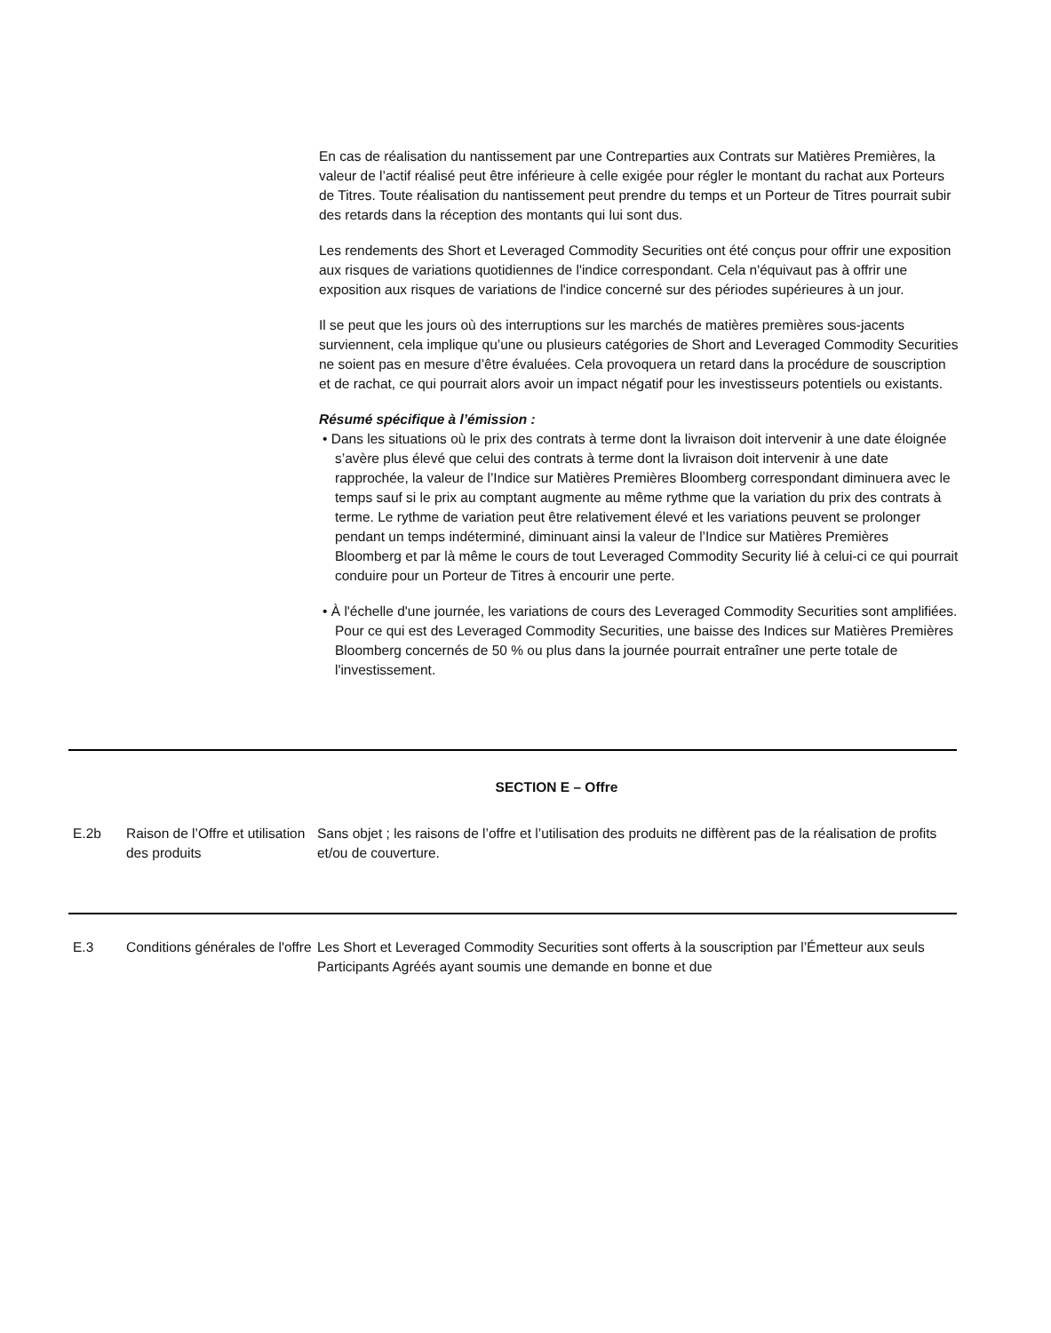En cas de réalisation du nantissement par une Contreparties aux Contrats sur Matières Premières, la valeur de l’actif réalisé peut être inférieure à celle exigée pour régler le montant du rachat aux Porteurs de Titres. Toute réalisation du nantissement peut prendre du temps et un Porteur de Titres pourrait subir des retards dans la réception des montants qui lui sont dus.
Les rendements des Short et Leveraged Commodity Securities ont été conçus pour offrir une exposition aux risques de variations quotidiennes de l'indice correspondant. Cela n'équivaut pas à offrir une exposition aux risques de variations de l'indice concerné sur des périodes supérieures à un jour.
Il se peut que les jours où des interruptions sur les marchés de matières premières sous-jacents surviennent, cela implique qu’une ou plusieurs catégories de Short and Leveraged Commodity Securities ne soient pas en mesure d’être évaluées. Cela provoquera un retard dans la procédure de souscription et de rachat, ce qui pourrait alors avoir un impact négatif pour les investisseurs potentiels ou existants.
Résumé spécifique à l’émission :
• Dans les situations où le prix des contrats à terme dont la livraison doit intervenir à une date éloignée s’avère plus élevé que celui des contrats à terme dont la livraison doit intervenir à une date rapprochée, la valeur de l’Indice sur Matières Premières Bloomberg correspondant diminuera avec le temps sauf si le prix au comptant augmente au même rythme que la variation du prix des contrats à terme. Le rythme de variation peut être relativement élevé et les variations peuvent se prolonger pendant un temps indéterminé, diminuant ainsi la valeur de l’Indice sur Matières Premières Bloomberg et par là même le cours de tout Leveraged Commodity Security lié à celui-ci ce qui pourrait conduire pour un Porteur de Titres à encourir une perte.
• À l'échelle d'une journée, les variations de cours des Leveraged Commodity Securities sont amplifiées. Pour ce qui est des Leveraged Commodity Securities, une baisse des Indices sur Matières Premières Bloomberg concernés de 50 % ou plus dans la journée pourrait entraîner une perte totale de l'investissement.
SECTION E – Offre
E.2b Raison de l’Offre et utilisation des produits
Sans objet ; les raisons de l’offre et l’utilisation des produits ne diffèrent pas de la réalisation de profits et/ou de couverture.
E.3 Conditions générales de l'offre
Les Short et Leveraged Commodity Securities sont offerts à la souscription par l’Émetteur aux seuls Participants Agréés ayant soumis une demande en bonne et due